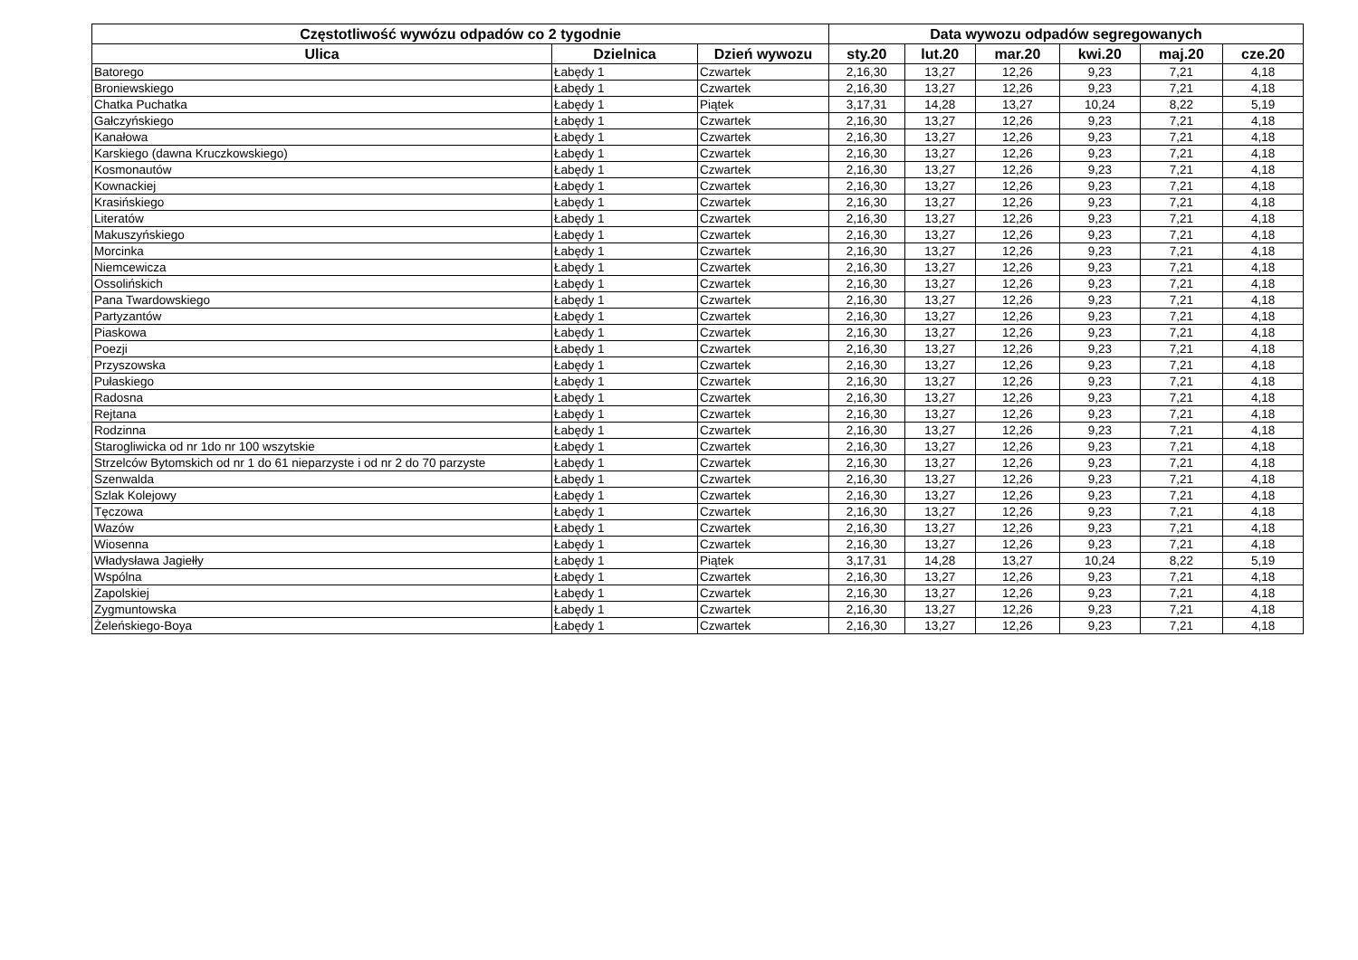| Częstotliwość wywózu odpadów co 2 tygodnie | | | Data wywozu odpadów segregowanych | | | | | |
| --- | --- | --- | --- | --- | --- | --- | --- | --- |
| Ulica | Dzielnica | Dzień wywozu | sty.20 | lut.20 | mar.20 | kwi.20 | maj.20 | cze.20 |
| Batorego | Łabędy 1 | Czwartek | 2,16,30 | 13,27 | 12,26 | 9,23 | 7,21 | 4,18 |
| Broniewskiego | Łabędy 1 | Czwartek | 2,16,30 | 13,27 | 12,26 | 9,23 | 7,21 | 4,18 |
| Chatka Puchatka | Łabędy 1 | Piątek | 3,17,31 | 14,28 | 13,27 | 10,24 | 8,22 | 5,19 |
| Gałczyńskiego | Łabędy 1 | Czwartek | 2,16,30 | 13,27 | 12,26 | 9,23 | 7,21 | 4,18 |
| Kanałowa | Łabędy 1 | Czwartek | 2,16,30 | 13,27 | 12,26 | 9,23 | 7,21 | 4,18 |
| Karskiego (dawna Kruczkowskiego) | Łabędy 1 | Czwartek | 2,16,30 | 13,27 | 12,26 | 9,23 | 7,21 | 4,18 |
| Kosmonautów | Łabędy 1 | Czwartek | 2,16,30 | 13,27 | 12,26 | 9,23 | 7,21 | 4,18 |
| Kownackiej | Łabędy 1 | Czwartek | 2,16,30 | 13,27 | 12,26 | 9,23 | 7,21 | 4,18 |
| Krasińskiego | Łabędy 1 | Czwartek | 2,16,30 | 13,27 | 12,26 | 9,23 | 7,21 | 4,18 |
| Literatów | Łabędy 1 | Czwartek | 2,16,30 | 13,27 | 12,26 | 9,23 | 7,21 | 4,18 |
| Makuszyńskiego | Łabędy 1 | Czwartek | 2,16,30 | 13,27 | 12,26 | 9,23 | 7,21 | 4,18 |
| Morcinka | Łabędy 1 | Czwartek | 2,16,30 | 13,27 | 12,26 | 9,23 | 7,21 | 4,18 |
| Niemcewicza | Łabędy 1 | Czwartek | 2,16,30 | 13,27 | 12,26 | 9,23 | 7,21 | 4,18 |
| Ossolińskich | Łabędy 1 | Czwartek | 2,16,30 | 13,27 | 12,26 | 9,23 | 7,21 | 4,18 |
| Pana Twardowskiego | Łabędy 1 | Czwartek | 2,16,30 | 13,27 | 12,26 | 9,23 | 7,21 | 4,18 |
| Partyzantów | Łabędy 1 | Czwartek | 2,16,30 | 13,27 | 12,26 | 9,23 | 7,21 | 4,18 |
| Piaskowa | Łabędy 1 | Czwartek | 2,16,30 | 13,27 | 12,26 | 9,23 | 7,21 | 4,18 |
| Poezji | Łabędy 1 | Czwartek | 2,16,30 | 13,27 | 12,26 | 9,23 | 7,21 | 4,18 |
| Przyszowska | Łabędy 1 | Czwartek | 2,16,30 | 13,27 | 12,26 | 9,23 | 7,21 | 4,18 |
| Pułaskiego | Łabędy 1 | Czwartek | 2,16,30 | 13,27 | 12,26 | 9,23 | 7,21 | 4,18 |
| Radosna | Łabędy 1 | Czwartek | 2,16,30 | 13,27 | 12,26 | 9,23 | 7,21 | 4,18 |
| Rejtana | Łabędy 1 | Czwartek | 2,16,30 | 13,27 | 12,26 | 9,23 | 7,21 | 4,18 |
| Rodzinna | Łabędy 1 | Czwartek | 2,16,30 | 13,27 | 12,26 | 9,23 | 7,21 | 4,18 |
| Starogliwicka od nr 1do nr 100 wszytskie | Łabędy 1 | Czwartek | 2,16,30 | 13,27 | 12,26 | 9,23 | 7,21 | 4,18 |
| Strzelców Bytomskich od nr 1 do 61 nieparzyste i od nr 2 do 70 parzyste | Łabędy 1 | Czwartek | 2,16,30 | 13,27 | 12,26 | 9,23 | 7,21 | 4,18 |
| Szenwalda | Łabędy 1 | Czwartek | 2,16,30 | 13,27 | 12,26 | 9,23 | 7,21 | 4,18 |
| Szlak Kolejowy | Łabędy 1 | Czwartek | 2,16,30 | 13,27 | 12,26 | 9,23 | 7,21 | 4,18 |
| Tęczowa | Łabędy 1 | Czwartek | 2,16,30 | 13,27 | 12,26 | 9,23 | 7,21 | 4,18 |
| Wazów | Łabędy 1 | Czwartek | 2,16,30 | 13,27 | 12,26 | 9,23 | 7,21 | 4,18 |
| Wiosenna | Łabędy 1 | Czwartek | 2,16,30 | 13,27 | 12,26 | 9,23 | 7,21 | 4,18 |
| Władysława Jagiełły | Łabędy 1 | Piątek | 3,17,31 | 14,28 | 13,27 | 10,24 | 8,22 | 5,19 |
| Wspólna | Łabędy 1 | Czwartek | 2,16,30 | 13,27 | 12,26 | 9,23 | 7,21 | 4,18 |
| Zapolskiej | Łabędy 1 | Czwartek | 2,16,30 | 13,27 | 12,26 | 9,23 | 7,21 | 4,18 |
| Zygmuntowska | Łabędy 1 | Czwartek | 2,16,30 | 13,27 | 12,26 | 9,23 | 7,21 | 4,18 |
| Żeleńskiego-Boya | Łabędy 1 | Czwartek | 2,16,30 | 13,27 | 12,26 | 9,23 | 7,21 | 4,18 |